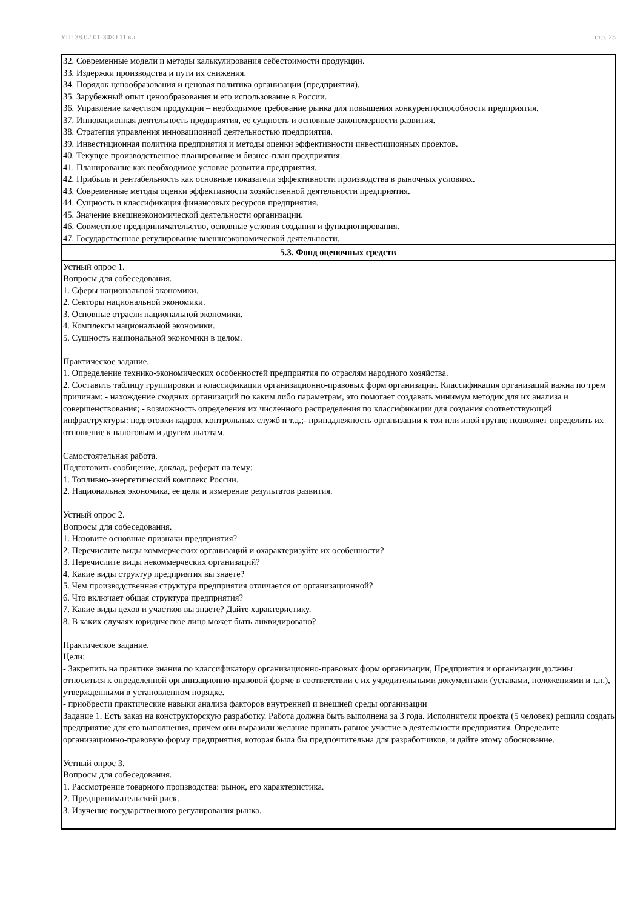УП: 38.02.01-ЗФО 11 кл. стр. 25
| 32. Современные модели и методы калькулирования себестоимости продукции. 33. Издержки производства и пути их снижения. 34. Порядок ценообразования и ценовая политика организации (предприятия). 35. Зарубежный опыт ценообразования и его использование в России. 36. Управление качеством продукции – необходимое требование рынка для повышения конкурентоспособности предприятия. 37. Инновационная деятельность предприятия, ее сущность и основные закономерности развития. 38. Стратегия управления инновационной деятельностью предприятия. 39. Инвестиционная политика предприятия и методы оценки эффективности инвестиционных проектов. 40. Текущее производственное планирование и бизнес-план предприятия. 41. Планирование как необходимое условие развития предприятия. 42. Прибыль и рентабельность как основные показатели эффективности производства в рыночных условиях. 43. Современные методы оценки эффективности хозяйственной деятельности предприятия. 44. Сущность и классификация финансовых ресурсов предприятия. 45. Значение внешнеэкономической деятельности организации. 46. Совместное предпринимательство, основные условия создания и функционирования. 47. Государственное регулирование внешнеэкономической деятельности. |
| 5.3. Фонд оценочных средств |
| Устный опрос 1. Вопросы для собеседования. 1. Сферы национальной экономики. 2. Секторы национальной экономики. 3. Основные отрасли национальной экономики. 4. Комплексы национальной экономики. 5. Сущность национальной экономики в целом. Практическое задание. 1. Определение технико-экономических особенностей предприятия по отраслям народного хозяйства. 2. Составить таблицу группировки и классификации организационно-правовых форм организации. Классификация организаций важна по трем причинам: - нахождение сходных организаций по каким либо параметрам, это помогает создавать минимум методик для их анализа и совершенствования; - возможность определения их численного распределения по классификации для создания соответствующей инфраструктуры: подготовки кадров, контрольных служб и т.д.;- принадлежность организации к тои или иной группе позволяет определить их отношение к налоговым и другим льготам. Самостоятельная работа. Подготовить сообщение, доклад, реферат на тему: 1. Топливно-энергетический комплекс России. 2. Национальная экономика, ее цели и измерение результатов развития. Устный опрос 2. Вопросы для собеседования. 1. Назовите основные признаки предприятия? 2. Перечислите виды коммерческих организаций и охарактеризуйте их особенности? 3. Перечислите виды некоммерческих организаций? 4. Какие виды структур предприятия вы знаете? 5. Чем производственная структура предприятия отличается от организационной? 6. Что включает общая структура предприятия? 7. Какие виды цехов и участков вы знаете? Дайте характеристику. 8. В каких случаях юридическое лицо может быть ликвидировано? Практическое задание. Цели: - Закрепить на практике знания по классификатору организационно-правовых форм организации, Предприятия и организации должны относиться к определенной организационно-правовой форме в соответствии с их учредительными документами (уставами, положениями и т.п.), утвержденными в установленном порядке. - приобрести практические навыки анализа факторов внутренней и внешней среды организации Задание 1. Есть заказ на конструкторскую разработку. Работа должна быть выполнена за 3 года. Исполнители проекта (5 человек) решили создать предприятие для его выполнения, причем они выразили желание принять равное участие в деятельности предприятия. Определите организационно-правовую форму предприятия, которая была бы предпочтительна для разработчиков, и дайте этому обоснование. Устный опрос 3. Вопросы для собеседования. 1. Рассмотрение товарного производства: рынок, его характеристика. 2. Предпринимательский риск. 3. Изучение государственного регулирования рынка. |